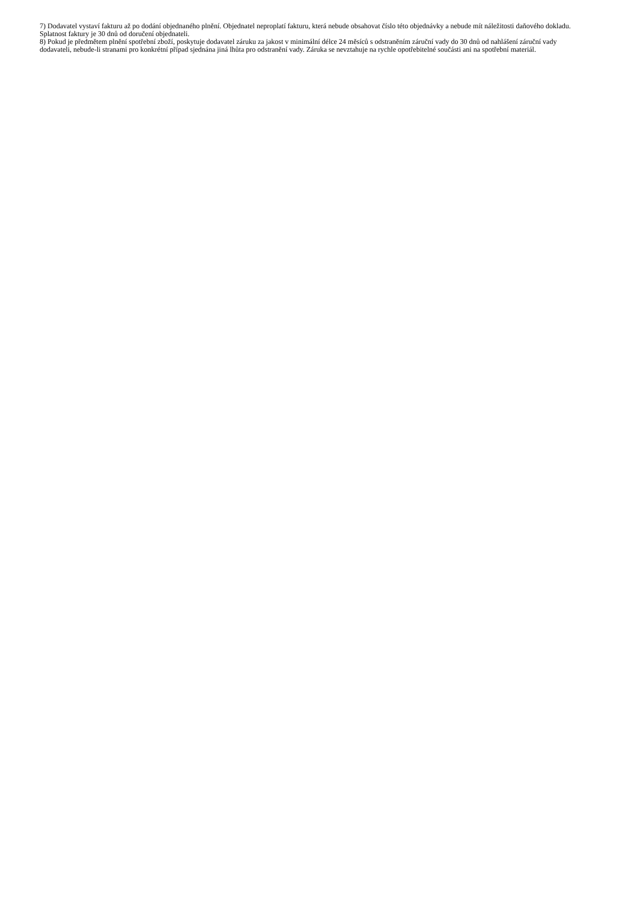7) Dodavatel vystaví fakturu až po dodání objednaného plnění. Objednatel neproplatí fakturu, která nebude obsahovat číslo této objednávky a nebude mít náležitosti daňového dokladu. Splatnost faktury je 30 dnů od doručení objednateli.
8) Pokud je předmětem plnění spotřební zboží, poskytuje dodavatel záruku za jakost v minimální délce 24 měsíců s odstraněním záruční vady do 30 dnů od nahlášení záruční vady dodavateli, nebude-li stranami pro konkrétní případ sjednána jiná lhůta pro odstranění vady. Záruka se nevztahuje na rychle opotřebitelné součásti ani na spotřební materiál.